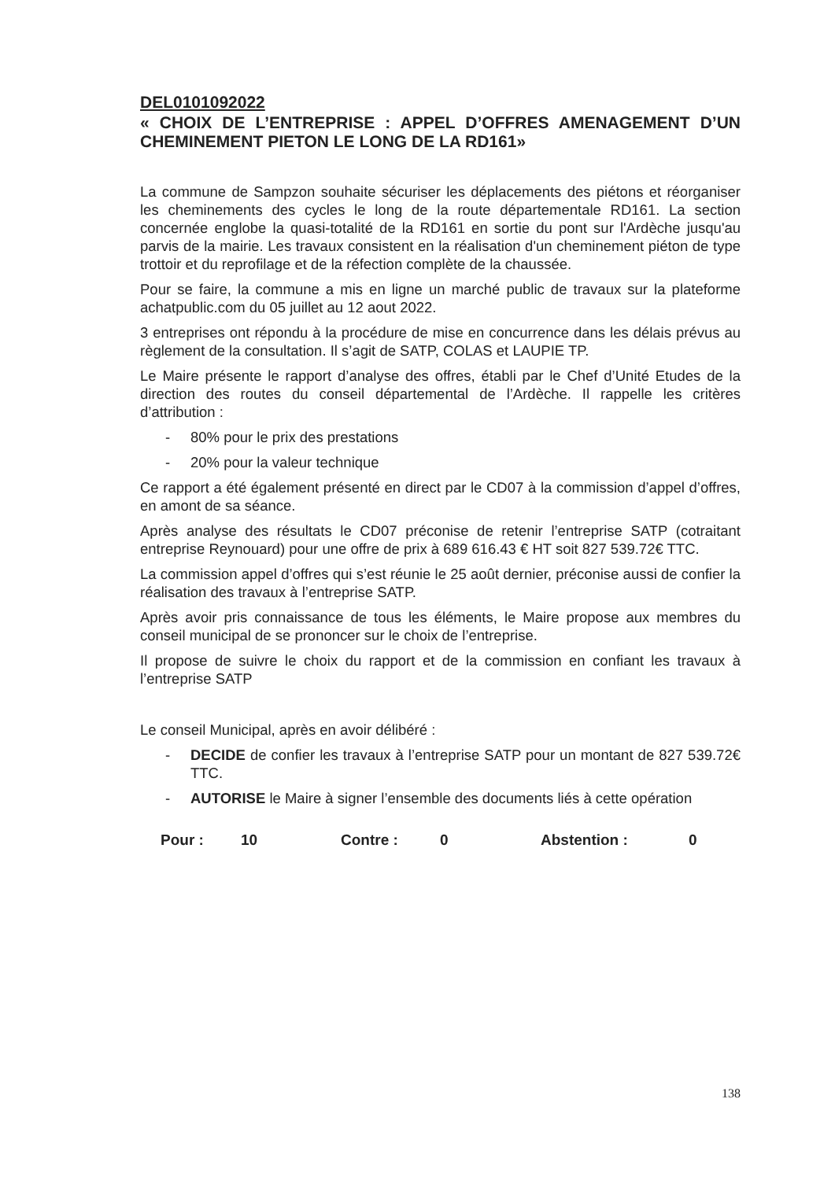DEL0101092022
« CHOIX DE L’ENTREPRISE : APPEL D’OFFRES AMENAGEMENT D’UN CHEMINEMENT PIETON LE LONG DE LA RD161»
La commune de Sampzon souhaite sécuriser les déplacements des piétons et réorganiser les cheminements des cycles le long de la route départementale RD161. La section concernée englobe la quasi-totalité de la RD161 en sortie du pont sur l'Ardèche jusqu'au parvis de la mairie. Les travaux consistent en la réalisation d'un cheminement piéton de type trottoir et du reprofilage et de la réfection complète de la chaussée.
Pour se faire, la commune a mis en ligne un marché public de travaux sur la plateforme achatpublic.com du 05 juillet au 12 aout 2022.
3 entreprises ont répondu à la procédure de mise en concurrence dans les délais prévus au règlement de la consultation. Il s’agit de SATP, COLAS et LAUPIE TP.
Le Maire présente le rapport d’analyse des offres, établi par le Chef d’Unité Etudes de la direction des routes du conseil départemental de l’Ardèche. Il rappelle les critères d’attribution :
- 80% pour le prix des prestations
- 20% pour la valeur technique
Ce rapport a été également présenté en direct par le CD07 à la commission d’appel d’offres, en amont de sa séance.
Après analyse des résultats le CD07 préconise de retenir l’entreprise SATP (cotraitant entreprise Reynouard) pour une offre de prix à 689 616.43 € HT soit 827 539.72€ TTC.
La commission appel d’offres qui s’est réunie le 25 août dernier, préconise aussi de confier la réalisation des travaux à l’entreprise SATP.
Après avoir pris connaissance de tous les éléments, le Maire propose aux membres du conseil municipal de se prononcer sur le choix de l’entreprise.
Il propose de suivre le choix du rapport et de la commission en confiant les travaux à l’entreprise SATP
Le conseil Municipal, après en avoir délibéré :
- DECIDE de confier les travaux à l’entreprise SATP pour un montant de 827 539.72€ TTC.
- AUTORISE le Maire à signer l’ensemble des documents liés à cette opération
Pour : 10 Contre : 0 Abstention : 0
138